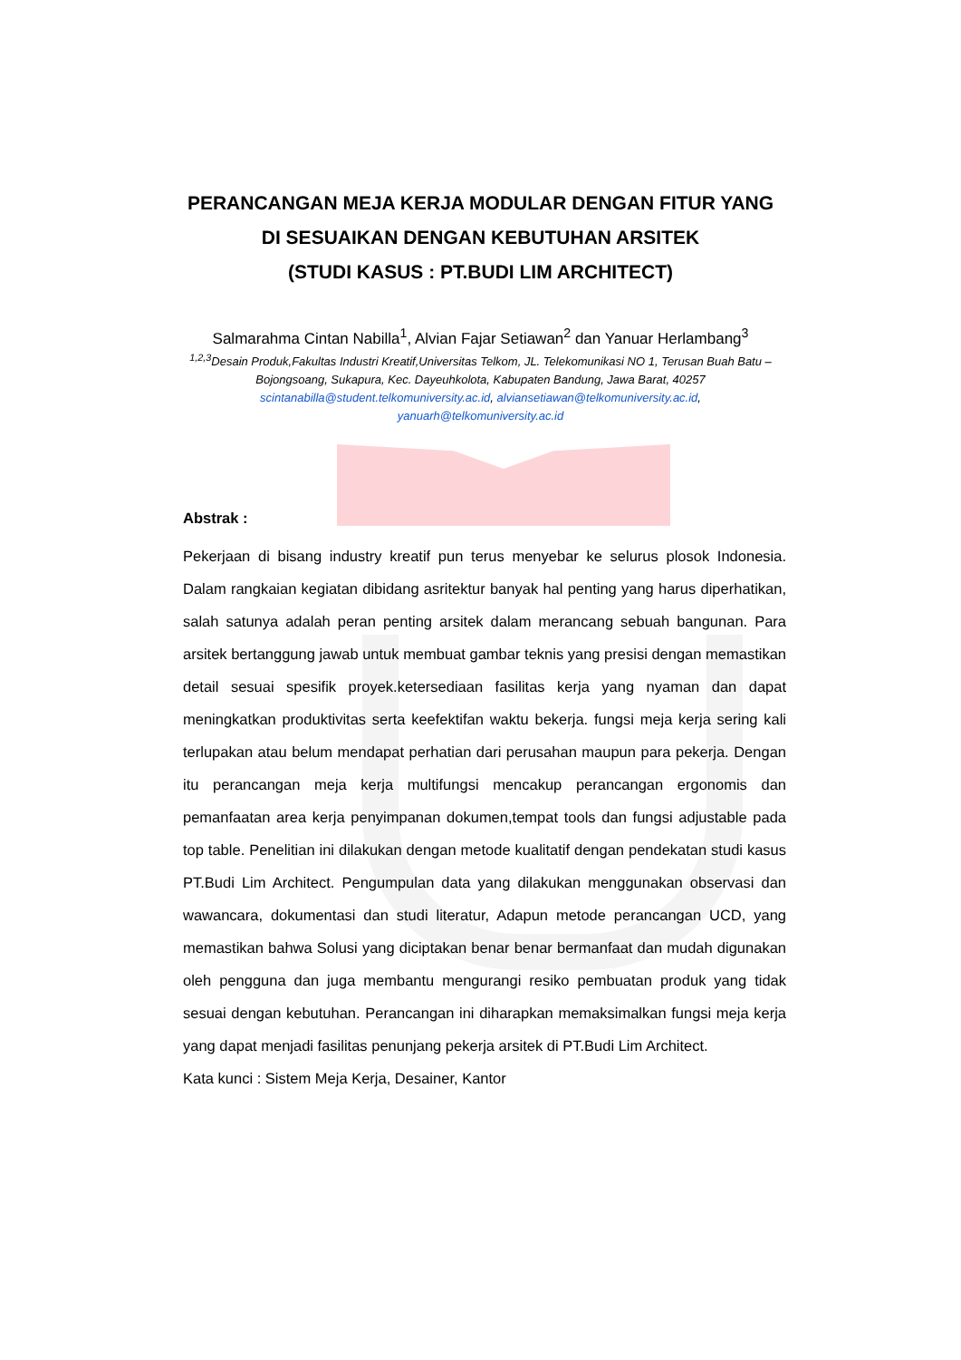PERANCANGAN MEJA KERJA MODULAR DENGAN FITUR YANG
DI SESUAIKAN DENGAN KEBUTUHAN ARSITEK
(STUDI KASUS : PT.BUDI LIM ARCHITECT)
Salmarahma Cintan Nabilla<sup>1</sup>, Alvian Fajar Setiawan<sup>2</sup> dan Yanuar Herlambang<sup>3</sup>
<sup>1,2,3</sup>Desain Produk,Fakultas Industri Kreatif,Universitas Telkom, JL. Telekomunikasi NO 1, Terusan Buah Batu – Bojongsoang, Sukapura, Kec. Dayeuhkolota, Kabupaten Bandung, Jawa Barat, 40257
scintanabilla@student.telkomuniversity.ac.id, alviansetiawan@telkomuniversity.ac.id,
yanuarh@telkomuniversity.ac.id
Abstrak :
Pekerjaan di bisang industry kreatif pun terus menyebar ke selurus plosok Indonesia. Dalam rangkaian kegiatan dibidang asritektur banyak hal penting yang harus diperhatikan, salah satunya adalah peran penting arsitek dalam merancang sebuah bangunan. Para arsitek bertanggung jawab untuk membuat gambar teknis yang presisi dengan memastikan detail sesuai spesifik proyek.ketersediaan fasilitas kerja yang nyaman dan dapat meningkatkan produktivitas serta keefektifan waktu bekerja. fungsi meja kerja sering kali terlupakan atau belum mendapat perhatian dari perusahan maupun para pekerja. Dengan itu perancangan meja kerja multifungsi mencakup perancangan ergonomis dan pemanfaatan area kerja penyimpanan dokumen,tempat tools dan fungsi adjustable pada top table. Penelitian ini dilakukan dengan metode kualitatif dengan pendekatan studi kasus PT.Budi Lim Architect. Pengumpulan data yang dilakukan menggunakan observasi dan wawancara, dokumentasi dan studi literatur, Adapun metode perancangan UCD, yang memastikan bahwa Solusi yang diciptakan benar benar bermanfaat dan mudah digunakan oleh pengguna dan juga membantu mengurangi resiko pembuatan produk yang tidak sesuai dengan kebutuhan. Perancangan ini diharapkan memaksimalkan fungsi meja kerja yang dapat menjadi fasilitas penunjang pekerja arsitek di PT.Budi Lim Architect.
Kata kunci : Sistem Meja Kerja, Desainer, Kantor